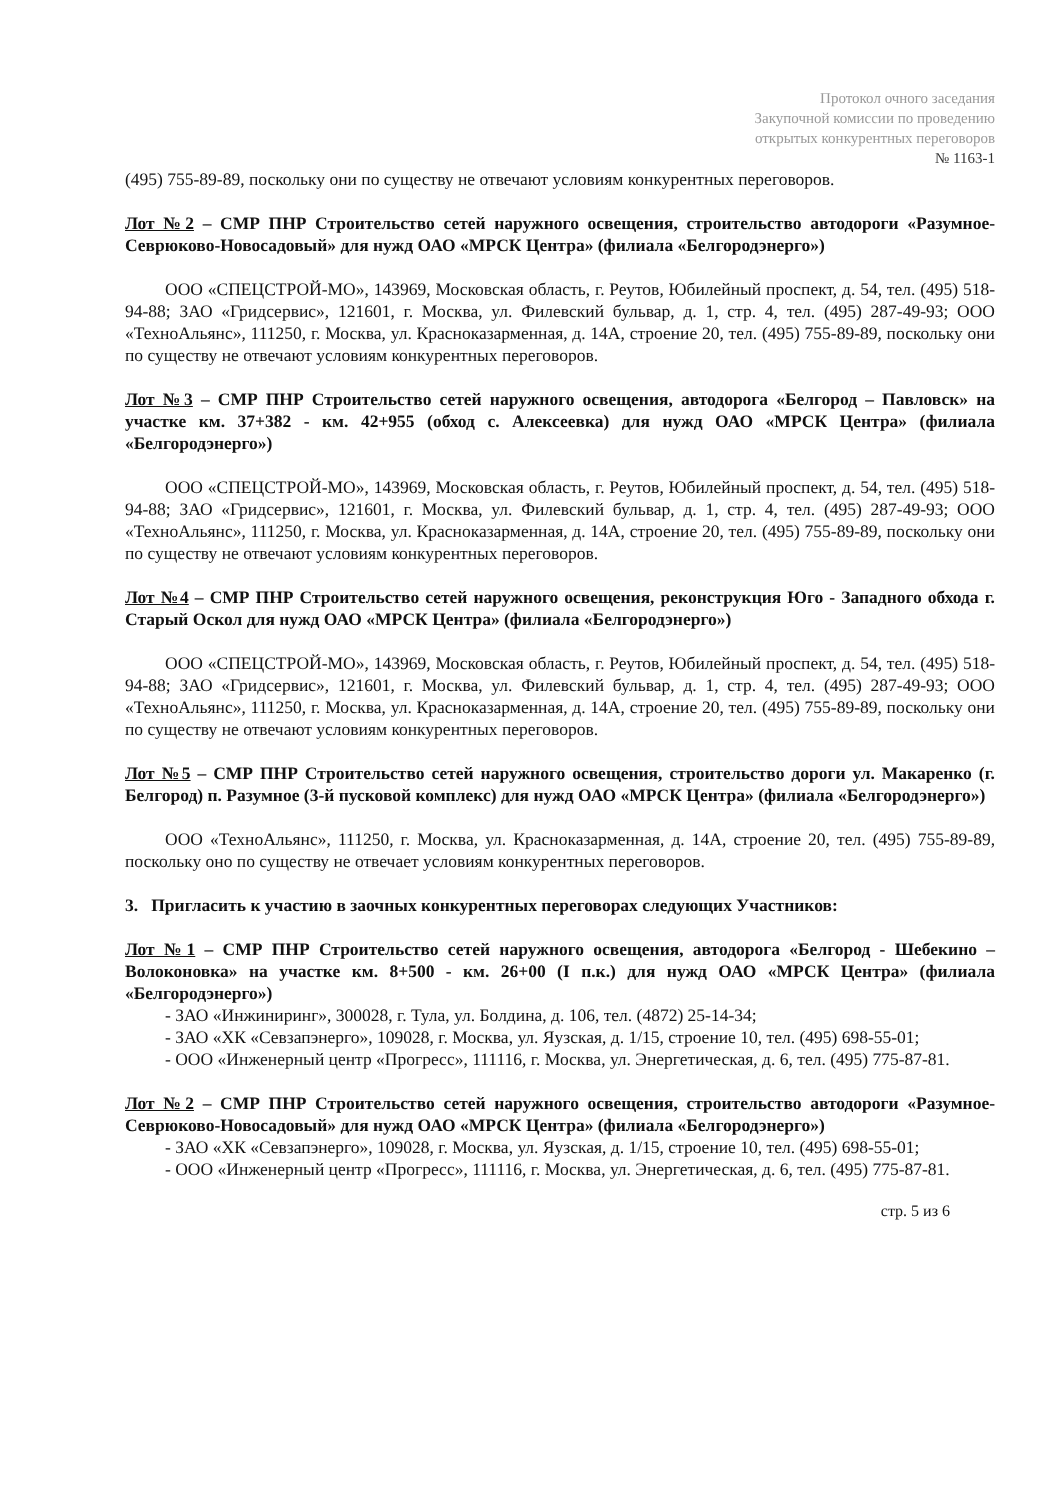Протокол очного заседания
Закупочной комиссии по проведению
открытых конкурентных переговоров
№ 1163-1
(495) 755-89-89, поскольку они по существу не отвечают условиям конкурентных переговоров.
Лот №2 – СМР ПНР Строительство сетей наружного освещения, строительство автодороги «Разумное-Севрюково-Новосадовый» для нужд ОАО «МРСК Центра» (филиала «Белгородэнерго»)
ООО «СПЕЦСТРОЙ-МО», 143969, Московская область, г. Реутов, Юбилейный проспект, д. 54, тел. (495) 518-94-88; ЗАО «Гридсервис», 121601, г. Москва, ул. Филевский бульвар, д. 1, стр. 4, тел. (495) 287-49-93; ООО «ТехноАльянс», 111250, г. Москва, ул. Красноказарменная, д. 14А, строение 20, тел. (495) 755-89-89, поскольку они по существу не отвечают условиям конкурентных переговоров.
Лот №3 – СМР ПНР Строительство сетей наружного освещения, автодорога «Белгород – Павловск» на участке км. 37+382 - км. 42+955 (обход с. Алексеевка) для нужд ОАО «МРСК Центра» (филиала «Белгородэнерго»)
ООО «СПЕЦСТРОЙ-МО», 143969, Московская область, г. Реутов, Юбилейный проспект, д. 54, тел. (495) 518-94-88; ЗАО «Гридсервис», 121601, г. Москва, ул. Филевский бульвар, д. 1, стр. 4, тел. (495) 287-49-93; ООО «ТехноАльянс», 111250, г. Москва, ул. Красноказарменная, д. 14А, строение 20, тел. (495) 755-89-89, поскольку они по существу не отвечают условиям конкурентных переговоров.
Лот №4 – СМР ПНР Строительство сетей наружного освещения, реконструкция Юго - Западного обхода г. Старый Оскол для нужд ОАО «МРСК Центра» (филиала «Белгородэнерго»)
ООО «СПЕЦСТРОЙ-МО», 143969, Московская область, г. Реутов, Юбилейный проспект, д. 54, тел. (495) 518-94-88; ЗАО «Гридсервис», 121601, г. Москва, ул. Филевский бульвар, д. 1, стр. 4, тел. (495) 287-49-93; ООО «ТехноАльянс», 111250, г. Москва, ул. Красноказарменная, д. 14А, строение 20, тел. (495) 755-89-89, поскольку они по существу не отвечают условиям конкурентных переговоров.
Лот №5 – СМР ПНР Строительство сетей наружного освещения, строительство дороги ул. Макаренко (г. Белгород) п. Разумное (3-й пусковой комплекс) для нужд ОАО «МРСК Центра» (филиала «Белгородэнерго»)
ООО «ТехноАльянс», 111250, г. Москва, ул. Красноказарменная, д. 14А, строение 20, тел. (495) 755-89-89, поскольку оно по существу не отвечает условиям конкурентных переговоров.
3. Пригласить к участию в заочных конкурентных переговорах следующих Участников:
Лот №1 – СМР ПНР Строительство сетей наружного освещения, автодорога «Белгород - Шебекино – Волоконовка» на участке км. 8+500 - км. 26+00 (I п.к.) для нужд ОАО «МРСК Центра» (филиала «Белгородэнерго»)
- ЗАО «Инжиниринг», 300028, г. Тула, ул. Болдина, д. 106, тел. (4872) 25-14-34;
- ЗАО «ХК «Севзапэнерго», 109028, г. Москва, ул. Яузская, д. 1/15, строение 10, тел. (495) 698-55-01;
- ООО «Инженерный центр «Прогресс», 111116, г. Москва, ул. Энергетическая, д. 6, тел. (495) 775-87-81.
Лот №2 – СМР ПНР Строительство сетей наружного освещения, строительство автодороги «Разумное-Севрюково-Новосадовый» для нужд ОАО «МРСК Центра» (филиала «Белгородэнерго»)
- ЗАО «ХК «Севзапэнерго», 109028, г. Москва, ул. Яузская, д. 1/15, строение 10, тел. (495) 698-55-01;
- ООО «Инженерный центр «Прогресс», 111116, г. Москва, ул. Энергетическая, д. 6, тел. (495) 775-87-81.
стр. 5 из 6